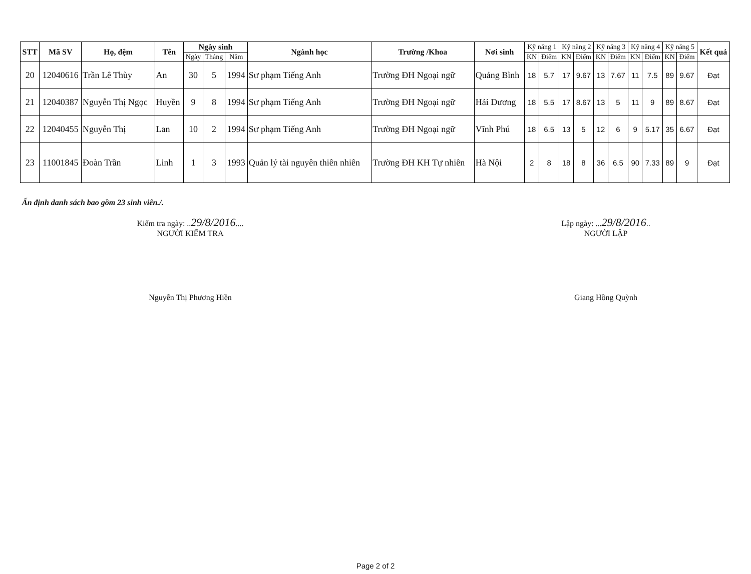| STT | Mã SV | Họ, đệm | Tên | Ngày sinh | | | Ngành học | Trường /Khoa | Nơi sinh | Kỹ năng 1 | | Kỹ năng 2 | | Kỹ năng 3 | | Kỹ năng 4 | | Kỹ năng 5 | | Kết quả |
| --- | --- | --- | --- | --- | --- | --- | --- | --- | --- | --- | --- | --- | --- | --- | --- | --- | --- | --- | --- | --- |
| | | | | Ngày | Tháng | Năm | | | | KN | Điểm | KN | Điểm | KN | Điểm | KN | Điểm | KN | Điểm | |
| 20 | 12040616 | Trần Lê Thùy | An | 30 | 5 | 1994 | Sư phạm Tiếng Anh | Trường ĐH Ngoại ngữ | Quảng Bình | 18 | 5.7 | 17 | 9.67 | 13 | 7.67 | 11 | 7.5 | 89 | 9.67 | Đạt |
| 21 | 12040387 | Nguyễn Thị Ngọc | Huyền | 9 | 8 | 1994 | Sư phạm Tiếng Anh | Trường ĐH Ngoại ngữ | Hải Dương | 18 | 5.5 | 17 | 8.67 | 13 | 5 | 11 | 9 | 89 | 8.67 | Đạt |
| 22 | 12040455 | Nguyễn Thị | Lan | 10 | 2 | 1994 | Sư phạm Tiếng Anh | Trường ĐH Ngoại ngữ | Vĩnh Phú | 18 | 6.5 | 13 | 5 | 12 | 6 | 9 | 5.17 | 35 | 6.67 | Đạt |
| 23 | 11001845 | Đoàn Trần | Linh | 1 | 3 | 1993 | Quản lý tài nguyên thiên nhiên | Trường ĐH KH Tự nhiên | Hà Nội | 2 | 8 | 18 | 8 | 36 | 6.5 | 90 | 7.33 | 89 | 9 | Đạt |
Ấn định danh sách bao gồm 23 sinh viên./.
Kiểm tra ngày: ..29/8/2016....
NGƯỜI KIỂM TRA
Nguyễn Thị Phương Hiền
Lập ngày: ...29/8/2016..
NGƯỜI LẬP
Giang Hồng Quỳnh
Page 2 of 2